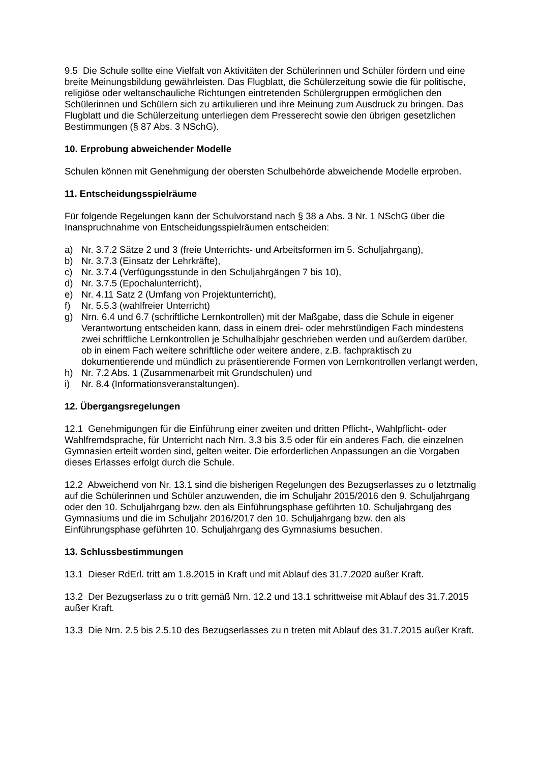9.5 Die Schule sollte eine Vielfalt von Aktivitäten der Schülerinnen und Schüler fördern und eine breite Meinungsbildung gewährleisten. Das Flugblatt, die Schülerzeitung sowie die für politische, religiöse oder weltanschauliche Richtungen eintretenden Schülergruppen ermöglichen den Schülerinnen und Schülern sich zu artikulieren und ihre Meinung zum Ausdruck zu bringen. Das Flugblatt und die Schülerzeitung unterliegen dem Presserecht sowie den übrigen gesetzlichen Bestimmungen (§ 87 Abs. 3 NSchG).
10. Erprobung abweichender Modelle
Schulen können mit Genehmigung der obersten Schulbehörde abweichende Modelle erproben.
11. Entscheidungsspielräume
Für folgende Regelungen kann der Schulvorstand nach § 38 a Abs. 3 Nr. 1 NSchG über die Inanspruchnahme von Entscheidungsspielräumen entscheiden:
a) Nr. 3.7.2 Sätze 2 und 3 (freie Unterrichts- und Arbeitsformen im 5. Schuljahrgang),
b) Nr. 3.7.3 (Einsatz der Lehrkräfte),
c) Nr. 3.7.4 (Verfügungsstunde in den Schuljahrgängen 7 bis 10),
d) Nr. 3.7.5 (Epochalunterricht),
e) Nr. 4.11 Satz 2 (Umfang von Projektunterricht),
f) Nr. 5.5.3 (wahlfreier Unterricht)
g) Nrn. 6.4 und 6.7 (schriftliche Lernkontrollen) mit der Maßgabe, dass die Schule in eigener Verantwortung entscheiden kann, dass in einem drei- oder mehrstündigen Fach mindestens zwei schriftliche Lernkontrollen je Schulhalbjahr geschrieben werden und außerdem darüber, ob in einem Fach weitere schriftliche oder weitere andere, z.B. fachpraktisch zu dokumentierende und mündlich zu präsentierende Formen von Lernkontrollen verlangt werden,
h) Nr. 7.2 Abs. 1 (Zusammenarbeit mit Grundschulen) und
i) Nr. 8.4 (Informationsveranstaltungen).
12. Übergangsregelungen
12.1 Genehmigungen für die Einführung einer zweiten und dritten Pflicht-, Wahlpflicht- oder Wahlfremdsprache, für Unterricht nach Nrn. 3.3 bis 3.5 oder für ein anderes Fach, die einzelnen Gymnasien erteilt worden sind, gelten weiter. Die erforderlichen Anpassungen an die Vorgaben dieses Erlasses erfolgt durch die Schule.
12.2 Abweichend von Nr. 13.1 sind die bisherigen Regelungen des Bezugserlasses zu o letztmalig auf die Schülerinnen und Schüler anzuwenden, die im Schuljahr 2015/2016 den 9. Schuljahrgang oder den 10. Schuljahrgang bzw. den als Einführungsphase geführten 10. Schuljahrgang des Gymnasiums und die im Schuljahr 2016/2017 den 10. Schuljahrgang bzw. den als Einführungsphase geführten 10. Schuljahrgang des Gymnasiums besuchen.
13. Schlussbestimmungen
13.1 Dieser RdErl. tritt am 1.8.2015 in Kraft und mit Ablauf des 31.7.2020 außer Kraft.
13.2 Der Bezugserlass zu o tritt gemäß Nrn. 12.2 und 13.1 schrittweise mit Ablauf des 31.7.2015 außer Kraft.
13.3 Die Nrn. 2.5 bis 2.5.10 des Bezugserlasses zu n treten mit Ablauf des 31.7.2015 außer Kraft.